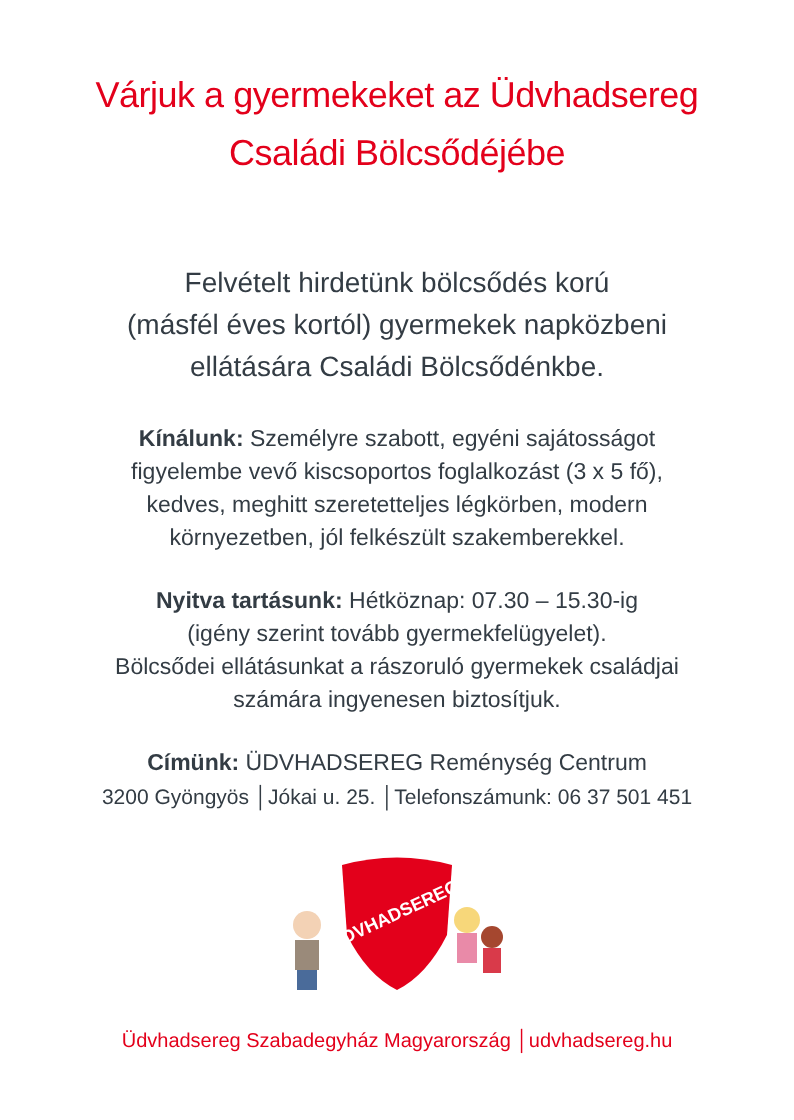Várjuk a gyermekeket az Üdvhadsereg
Családi Bölcsődéjébe
Felvételt hirdetünk bölcsődés korú
(másfél éves kortól) gyermekek napközbeni
ellátására Családi Bölcsődénkbe.
Kínálunk: Személyre szabott, egyéni sajátosságot
figyelembe vevő kiscsoportos foglalkozást (3 x 5 fő),
kedves, meghitt szeretetteljes légkörben, modern
környezetben, jól felkészült szakemberekkel.
Nyitva tartásunk: Hétköznap: 07.30 – 15.30-ig
(igény szerint tovább gyermekfelügyelet).
Bölcsődei ellátásunkat a rászoruló gyermekek családjai
számára ingyenesen biztosítjuk.
Címünk: ÜDVHADSEREG Reménység Centrum
3200 Gyöngyös │Jókai u. 25. │Telefonszámunk: 06 37 501 451
ÜDVHADSEREG
Üdvhadsereg Szabadegyház Magyarország │udvhadsereg.hu